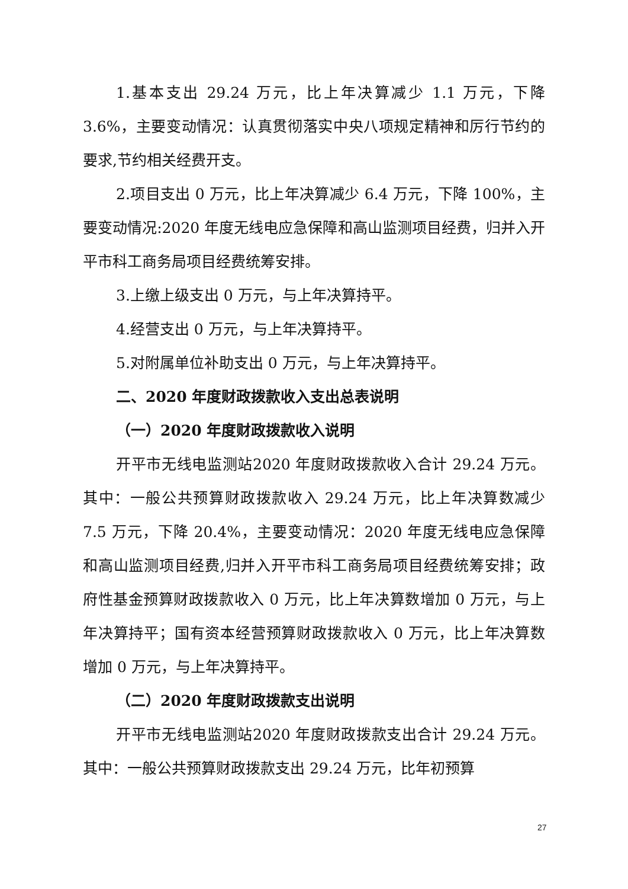1.基本支出 29.24 万元，比上年决算减少 1.1 万元，下降 3.6%，主要变动情况：认真贯彻落实中央八项规定精神和厉行节约的要求,节约相关经费开支。
2.项目支出 0 万元，比上年决算减少 6.4 万元，下降 100%，主要变动情况:2020 年度无线电应急保障和高山监测项目经费，归并入开平市科工商务局项目经费统筹安排。
3.上缴上级支出 0 万元，与上年决算持平。
4.经营支出 0 万元，与上年决算持平。
5.对附属单位补助支出 0 万元，与上年决算持平。
二、2020 年度财政拨款收入支出总表说明
（一）2020 年度财政拨款收入说明
开平市无线电监测站2020 年度财政拨款收入合计 29.24 万元。其中：一般公共预算财政拨款收入 29.24 万元，比上年决算数减少 7.5 万元，下降 20.4%，主要变动情况：2020 年度无线电应急保障和高山监测项目经费,归并入开平市科工商务局项目经费统筹安排；政府性基金预算财政拨款收入 0 万元，比上年决算数增加 0 万元，与上年决算持平；国有资本经营预算财政拨款收入 0 万元，比上年决算数增加 0 万元，与上年决算持平。
（二）2020 年度财政拨款支出说明
开平市无线电监测站2020 年度财政拨款支出合计 29.24 万元。其中：一般公共预算财政拨款支出 29.24 万元，比年初预算
27